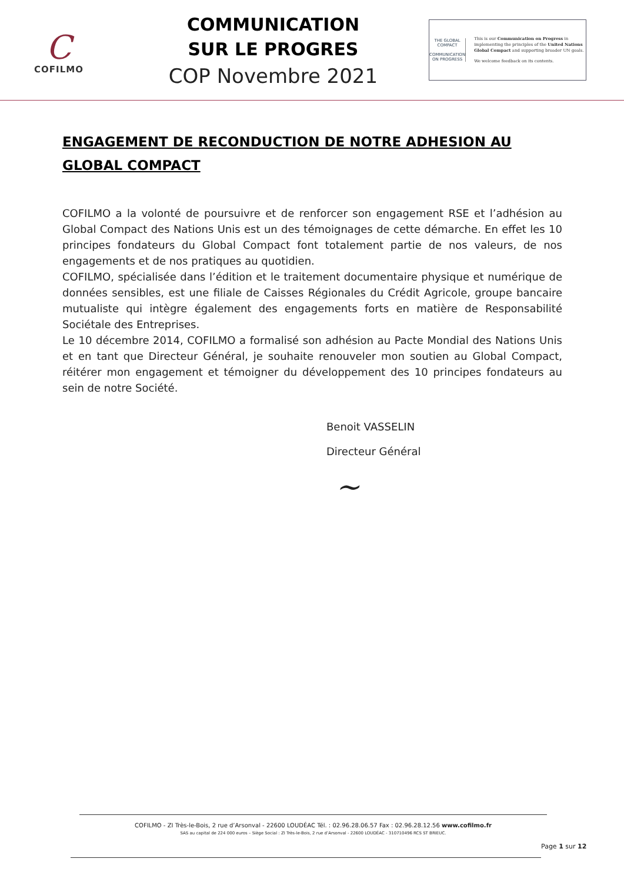C
COFILMO
COMMUNICATION
SUR LE PROGRES
COP Novembre 2021
THE GLOBAL COMPACT
COMMUNICATION ON PROGRESS
This is our Communication on Progress in implementing the principles of the United Nations Global Compact and supporting broader UN goals.
We welcome feedback on its contents.
ENGAGEMENT DE RECONDUCTION DE NOTRE ADHESION AU GLOBAL COMPACT
COFILMO a la volonté de poursuivre et de renforcer son engagement RSE et l’adhésion au Global Compact des Nations Unis est un des témoignages de cette démarche. En effet les 10 principes fondateurs du Global Compact font totalement partie de nos valeurs, de nos engagements et de nos pratiques au quotidien.
COFILMO, spécialisée dans l’édition et le traitement documentaire physique et numérique de données sensibles, est une filiale de Caisses Régionales du Crédit Agricole, groupe bancaire mutualiste qui intègre également des engagements forts en matière de Responsabilité Sociétale des Entreprises.
Le 10 décembre 2014, COFILMO a formalisé son adhésion au Pacte Mondial des Nations Unis et en tant que Directeur Général, je souhaite renouveler mon soutien au Global Compact, réitérer mon engagement et témoigner du développement des 10 principes fondateurs au sein de notre Société.
Benoit VASSELIN
Directeur Général
~
COFILMO - ZI Très-le-Bois, 2 rue d’Arsonval - 22600 LOUDÉAC Tél. : 02.96.28.06.57 Fax : 02.96.28.12.56 www.cofilmo.fr
SAS au capital de 224 000 euros – Siège Social : ZI Très-le-Bois, 2 rue d’Arsonval - 22600 LOUDÉAC - 310710496 RCS ST BRIEUC.
Page 1 sur 12